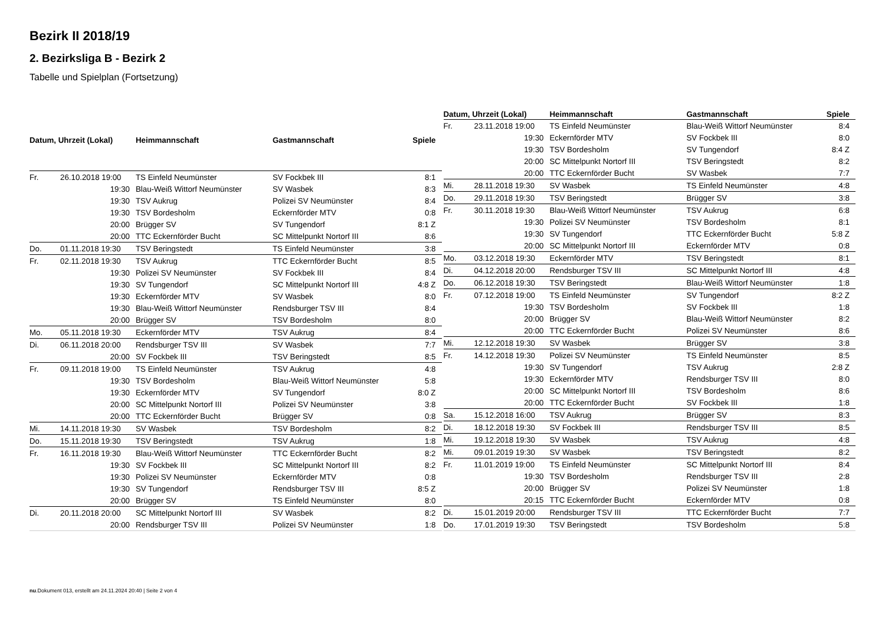Bezirk II 2018/19
2. Bezirksliga B - Bezirk 2
Tabelle und Spielplan (Fortsetzung)
| Datum, Uhrzeit (Lokal) | | Heimmannschaft | Gastmannschaft | Spiele |
| --- | --- | --- | --- | --- |
| Fr. | 26.10.2018 19:00 | TS Einfeld Neumünster | SV Fockbek III | 8:1 |
| | 19:30 | Blau-Weiß Wittorf Neumünster | SV Wasbek | 8:3 |
| | 19:30 | TSV Aukrug | Polizei SV Neumünster | 8:4 |
| | 19:30 | TSV Bordesholm | Eckernförder MTV | 0:8 |
| | 20:00 | Brügger SV | SV Tungendorf | 8:1 Z |
| | 20:00 | TTC Eckernförder Bucht | SC Mittelpunkt Nortorf III | 8:6 |
| Do. | 01.11.2018 19:30 | TSV Beringstedt | TS Einfeld Neumünster | 3:8 |
| Fr. | 02.11.2018 19:30 | TSV Aukrug | TTC Eckernförder Bucht | 8:5 |
| | 19:30 | Polizei SV Neumünster | SV Fockbek III | 8:4 |
| | 19:30 | SV Tungendorf | SC Mittelpunkt Nortorf III | 4:8 Z |
| | 19:30 | Eckernförder MTV | SV Wasbek | 8:0 |
| | 19:30 | Blau-Weiß Wittorf Neumünster | Rendsburger TSV III | 8:4 |
| | 20:00 | Brügger SV | TSV Bordesholm | 8:0 |
| Mo. | 05.11.2018 19:30 | Eckernförder MTV | TSV Aukrug | 8:4 |
| Di. | 06.11.2018 20:00 | Rendsburger TSV III | SV Wasbek | 7:7 |
| | 20:00 | SV Fockbek III | TSV Beringstedt | 8:5 |
| Fr. | 09.11.2018 19:00 | TS Einfeld Neumünster | TSV Aukrug | 4:8 |
| | 19:30 | TSV Bordesholm | Blau-Weiß Wittorf Neumünster | 5:8 |
| | 19:30 | Eckernförder MTV | SV Tungendorf | 8:0 Z |
| | 20:00 | SC Mittelpunkt Nortorf III | Polizei SV Neumünster | 3:8 |
| | 20:00 | TTC Eckernförder Bucht | Brügger SV | 0:8 |
| Mi. | 14.11.2018 19:30 | SV Wasbek | TSV Bordesholm | 8:2 |
| Do. | 15.11.2018 19:30 | TSV Beringstedt | TSV Aukrug | 1:8 |
| Fr. | 16.11.2018 19:30 | Blau-Weiß Wittorf Neumünster | TTC Eckernförder Bucht | 8:2 |
| | 19:30 | SV Fockbek III | SC Mittelpunkt Nortorf III | 8:2 |
| | 19:30 | Polizei SV Neumünster | Eckernförder MTV | 0:8 |
| | 19:30 | SV Tungendorf | Rendsburger TSV III | 8:5 Z |
| | 20:00 | Brügger SV | TS Einfeld Neumünster | 8:0 |
| Di. | 20.11.2018 20:00 | SC Mittelpunkt Nortorf III | SV Wasbek | 8:2 |
| | 20:00 | Rendsburger TSV III | Polizei SV Neumünster | 1:8 |
| Datum, Uhrzeit (Lokal) | | Heimmannschaft | Gastmannschaft | Spiele |
| --- | --- | --- | --- | --- |
| Fr. | 23.11.2018 19:00 | TS Einfeld Neumünster | Blau-Weiß Wittorf Neumünster | 8:4 |
| | 19:30 | Eckernförder MTV | SV Fockbek III | 8:0 |
| | 19:30 | TSV Bordesholm | SV Tungendorf | 8:4 Z |
| | 20:00 | SC Mittelpunkt Nortorf III | TSV Beringstedt | 8:2 |
| | 20:00 | TTC Eckernförder Bucht | SV Wasbek | 7:7 |
| Mi. | 28.11.2018 19:30 | SV Wasbek | TS Einfeld Neumünster | 4:8 |
| Do. | 29.11.2018 19:30 | TSV Beringstedt | Brügger SV | 3:8 |
| Fr. | 30.11.2018 19:30 | Blau-Weiß Wittorf Neumünster | TSV Aukrug | 6:8 |
| | 19:30 | Polizei SV Neumünster | TSV Bordesholm | 8:1 |
| | 19:30 | SV Tungendorf | TTC Eckernförder Bucht | 5:8 Z |
| | 20:00 | SC Mittelpunkt Nortorf III | Eckernförder MTV | 0:8 |
| Mo. | 03.12.2018 19:30 | Eckernförder MTV | TSV Beringstedt | 8:1 |
| Di. | 04.12.2018 20:00 | Rendsburger TSV III | SC Mittelpunkt Nortorf III | 4:8 |
| Do. | 06.12.2018 19:30 | TSV Beringstedt | Blau-Weiß Wittorf Neumünster | 1:8 |
| Fr. | 07.12.2018 19:00 | TS Einfeld Neumünster | SV Tungendorf | 8:2 Z |
| | 19:30 | TSV Bordesholm | SV Fockbek III | 1:8 |
| | 20:00 | Brügger SV | Blau-Weiß Wittorf Neumünster | 8:2 |
| | 20:00 | TTC Eckernförder Bucht | Polizei SV Neumünster | 8:6 |
| Mi. | 12.12.2018 19:30 | SV Wasbek | Brügger SV | 3:8 |
| Fr. | 14.12.2018 19:30 | Polizei SV Neumünster | TS Einfeld Neumünster | 8:5 |
| | 19:30 | SV Tungendorf | TSV Aukrug | 2:8 Z |
| | 19:30 | Eckernförder MTV | Rendsburger TSV III | 8:0 |
| | 20:00 | SC Mittelpunkt Nortorf III | TSV Bordesholm | 8:6 |
| | 20:00 | TTC Eckernförder Bucht | SV Fockbek III | 1:8 |
| Sa. | 15.12.2018 16:00 | TSV Aukrug | Brügger SV | 8:3 |
| Di. | 18.12.2018 19:30 | SV Fockbek III | Rendsburger TSV III | 8:5 |
| Mi. | 19.12.2018 19:30 | SV Wasbek | TSV Aukrug | 4:8 |
| Mi. | 09.01.2019 19:30 | SV Wasbek | TSV Beringstedt | 8:2 |
| Fr. | 11.01.2019 19:00 | TS Einfeld Neumünster | SC Mittelpunkt Nortorf III | 8:4 |
| | 19:30 | TSV Bordesholm | Rendsburger TSV III | 2:8 |
| | 20:00 | Brügger SV | Polizei SV Neumünster | 1:8 |
| | 20:15 | TTC Eckernförder Bucht | Eckernförder MTV | 0:8 |
| Di. | 15.01.2019 20:00 | Rendsburger TSV III | TTC Eckernförder Bucht | 7:7 |
| Do. | 17.01.2019 19:30 | TSV Beringstedt | TSV Bordesholm | 5:8 |
nu.Dokument 013, erstellt am 24.11.2024 20:40 | Seite 2 von 4